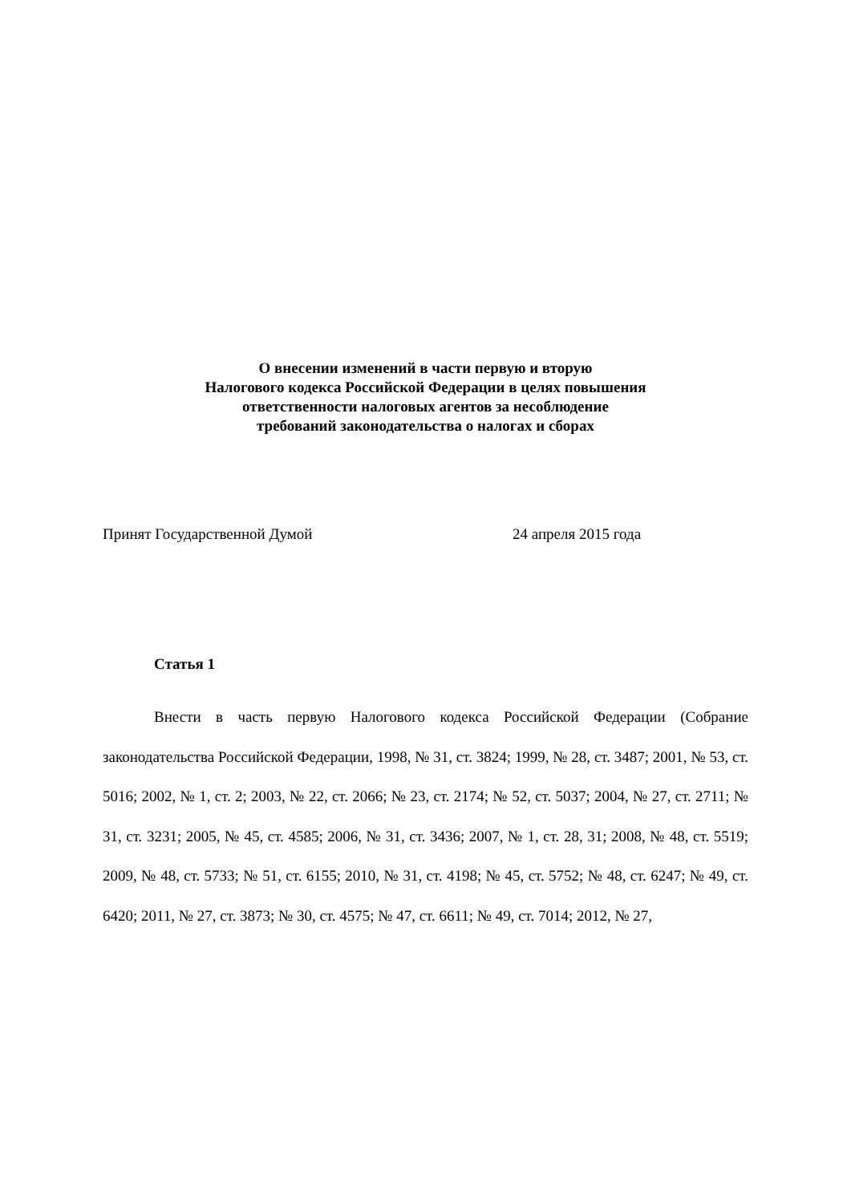О внесении изменений в части первую и вторую
Налогового кодекса Российской Федерации в целях повышения
ответственности налоговых агентов за несоблюдение
требований законодательства о налогах и сборах
Принят Государственной Думой 24 апреля 2015 года
Статья 1
Внести в часть первую Налогового кодекса Российской Федерации (Собрание законодательства Российской Федерации, 1998, № 31, ст. 3824; 1999, № 28, ст. 3487; 2001, № 53, ст. 5016; 2002, № 1, ст. 2; 2003, № 22, ст. 2066; № 23, ст. 2174; № 52, ст. 5037; 2004, № 27, ст. 2711; № 31, ст. 3231; 2005, № 45, ст. 4585; 2006, № 31, ст. 3436; 2007, № 1, ст. 28, 31; 2008, № 48, ст. 5519; 2009, № 48, ст. 5733; № 51, ст. 6155; 2010, № 31, ст. 4198; № 45, ст. 5752; № 48, ст. 6247; № 49, ст. 6420; 2011, № 27, ст. 3873; № 30, ст. 4575; № 47, ст. 6611; № 49, ст. 7014; 2012, № 27,